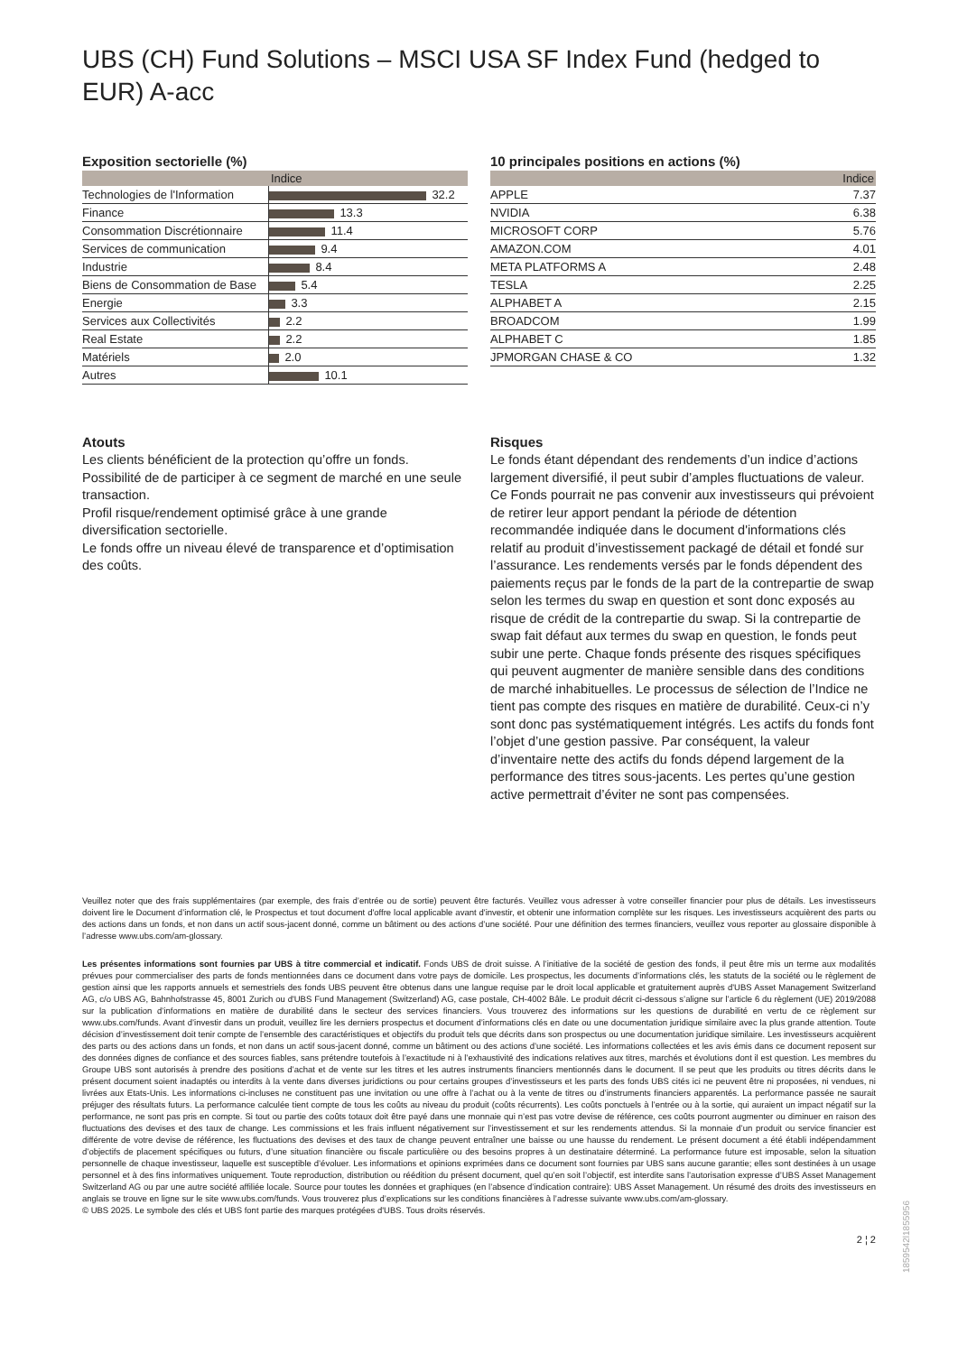UBS (CH) Fund Solutions – MSCI USA SF Index Fund (hedged to EUR) A-acc
Exposition sectorielle (%)
| | Indice |
| --- | --- |
| Technologies de l'Information | 32.2 |
| Finance | 13.3 |
| Consommation Discrétionnaire | 11.4 |
| Services de communication | 9.4 |
| Industrie | 8.4 |
| Biens de Consommation de Base | 5.4 |
| Energie | 3.3 |
| Services aux Collectivités | 2.2 |
| Real Estate | 2.2 |
| Matériels | 2.0 |
| Autres | 10.1 |
10 principales positions en actions (%)
| | Indice |
| --- | --- |
| APPLE | 7.37 |
| NVIDIA | 6.38 |
| MICROSOFT CORP | 5.76 |
| AMAZON.COM | 4.01 |
| META PLATFORMS A | 2.48 |
| TESLA | 2.25 |
| ALPHABET A | 2.15 |
| BROADCOM | 1.99 |
| ALPHABET C | 1.85 |
| JPMORGAN CHASE & CO | 1.32 |
Atouts
Les clients bénéficient de la protection qu’offre un fonds.
Possibilité de de participer à ce segment de marché en une seule transaction.
Profil risque/rendement optimisé grâce à une grande diversification sectorielle.
Le fonds offre un niveau élevé de transparence et d’optimisation des coûts.
Risques
Le fonds étant dépendant des rendements d’un indice d’actions largement diversifié, il peut subir d’amples fluctuations de valeur. Ce Fonds pourrait ne pas convenir aux investisseurs qui prévoient de retirer leur apport pendant la période de détention recommandée indiquée dans le document d'informations clés relatif au produit d’investissement packagé de détail et fondé sur l’assurance. Les rendements versés par le fonds dépendent des paiements reçus par le fonds de la part de la contrepartie de swap selon les termes du swap en question et sont donc exposés au risque de crédit de la contrepartie du swap. Si la contrepartie de swap fait défaut aux termes du swap en question, le fonds peut subir une perte. Chaque fonds présente des risques spécifiques qui peuvent augmenter de manière sensible dans des conditions de marché inhabituelles. Le processus de sélection de l’Indice ne tient pas compte des risques en matière de durabilité. Ceux-ci n’y sont donc pas systématiquement intégrés. Les actifs du fonds font l’objet d’une gestion passive. Par conséquent, la valeur d’inventaire nette des actifs du fonds dépend largement de la performance des titres sous-jacents. Les pertes qu’une gestion active permettrait d’éviter ne sont pas compensées.
Veuillez noter que des frais supplémentaires (par exemple, des frais d’entrée ou de sortie) peuvent être facturés. Veuillez vous adresser à votre conseiller financier pour plus de détails. Les investisseurs doivent lire le Document d’information clé, le Prospectus et tout document d'offre local applicable avant d'investir, et obtenir une information complète sur les risques. Les investisseurs acquièrent des parts ou des actions dans un fonds, et non dans un actif sous-jacent donné, comme un bâtiment ou des actions d’une société. Pour une définition des termes financiers, veuillez vous reporter au glossaire disponible à l’adresse www.ubs.com/am-glossary.
Les présentes informations sont fournies par UBS à titre commercial et indicatif. Fonds UBS de droit suisse. A l’initiative de la société de gestion des fonds, il peut être mis un terme aux modalités prévues pour commercialiser des parts de fonds mentionnées dans ce document dans votre pays de domicile. Les prospectus, les documents d’informations clés, les statuts de la société ou le règlement de gestion ainsi que les rapports annuels et semestriels des fonds UBS peuvent être obtenus dans une langue requise par le droit local applicable et gratuitement auprès d'UBS Asset Management Switzerland AG, c/o UBS AG, Bahnhofstrasse 45, 8001 Zurich ou d'UBS Fund Management (Switzerland) AG, case postale, CH-4002 Bâle. Le produit décrit ci-dessous s’aligne sur l’article 6 du règlement (UE) 2019/2088 sur la publication d’informations en matière de durabilité dans le secteur des services financiers. Vous trouverez des informations sur les questions de durabilité en vertu de ce règlement sur www.ubs.com/funds. Avant d’investir dans un produit, veuillez lire les derniers prospectus et document d’informations clés en date ou une documentation juridique similaire avec la plus grande attention. Toute décision d’investissement doit tenir compte de l’ensemble des caractéristiques et objectifs du produit tels que décrits dans son prospectus ou une documentation juridique similaire. Les investisseurs acquièrent des parts ou des actions dans un fonds, et non dans un actif sous-jacent donné, comme un bâtiment ou des actions d’une société. Les informations collectées et les avis émis dans ce document reposent sur des données dignes de confiance et des sources fiables, sans prétendre toutefois à l’exactitude ni à l’exhaustivité des indications relatives aux titres, marchés et évolutions dont il est question. Les membres du Groupe UBS sont autorisés à prendre des positions d’achat et de vente sur les titres et les autres instruments financiers mentionnés dans le document. Il se peut que les produits ou titres décrits dans le présent document soient inadaptés ou interdits à la vente dans diverses juridictions ou pour certains groupes d’investisseurs et les parts des fonds UBS cités ici ne peuvent être ni proposées, ni vendues, ni livrées aux Etats-Unis. Les informations ci-incluses ne constituent pas une invitation ou une offre à l’achat ou à la vente de titres ou d’instruments financiers apparentés. La performance passée ne saurait préjuger des résultats futurs. La performance calculée tient compte de tous les coûts au niveau du produit (coûts récurrents). Les coûts ponctuels à l’entrée ou à la sortie, qui auraient un impact négatif sur la performance, ne sont pas pris en compte. Si tout ou partie des coûts totaux doit être payé dans une monnaie qui n’est pas votre devise de référence, ces coûts pourront augmenter ou diminuer en raison des fluctuations des devises et des taux de change. Les commissions et les frais influent négativement sur l’investissement et sur les rendements attendus. Si la monnaie d’un produit ou service financier est différente de votre devise de référence, les fluctuations des devises et des taux de change peuvent entraîner une baisse ou une hausse du rendement. Le présent document a été établi indépendamment d’objectifs de placement spécifiques ou futurs, d’une situation financière ou fiscale particulière ou des besoins propres à un destinataire déterminé. La performance future est imposable, selon la situation personnelle de chaque investisseur, laquelle est susceptible d’évoluer. Les informations et opinions exprimées dans ce document sont fournies par UBS sans aucune garantie; elles sont destinées à un usage personnel et à des fins informatives uniquement. Toute reproduction, distribution ou réédition du présent document, quel qu’en soit l’objectif, est interdite sans l’autorisation expresse d’UBS Asset Management Switzerland AG ou par une autre société affiliée locale. Source pour toutes les données et graphiques (en l’absence d’indication contraire): UBS Asset Management. Un résumé des droits des investisseurs en anglais se trouve en ligne sur le site www.ubs.com/funds. Vous trouverez plus d’explications sur les conditions financières à l’adresse suivante www.ubs.com/am-glossary.
© UBS 2025. Le symbole des clés et UBS font partie des marques protégées d'UBS. Tous droits réservés.
2 ¦ 2
1859542l1855956